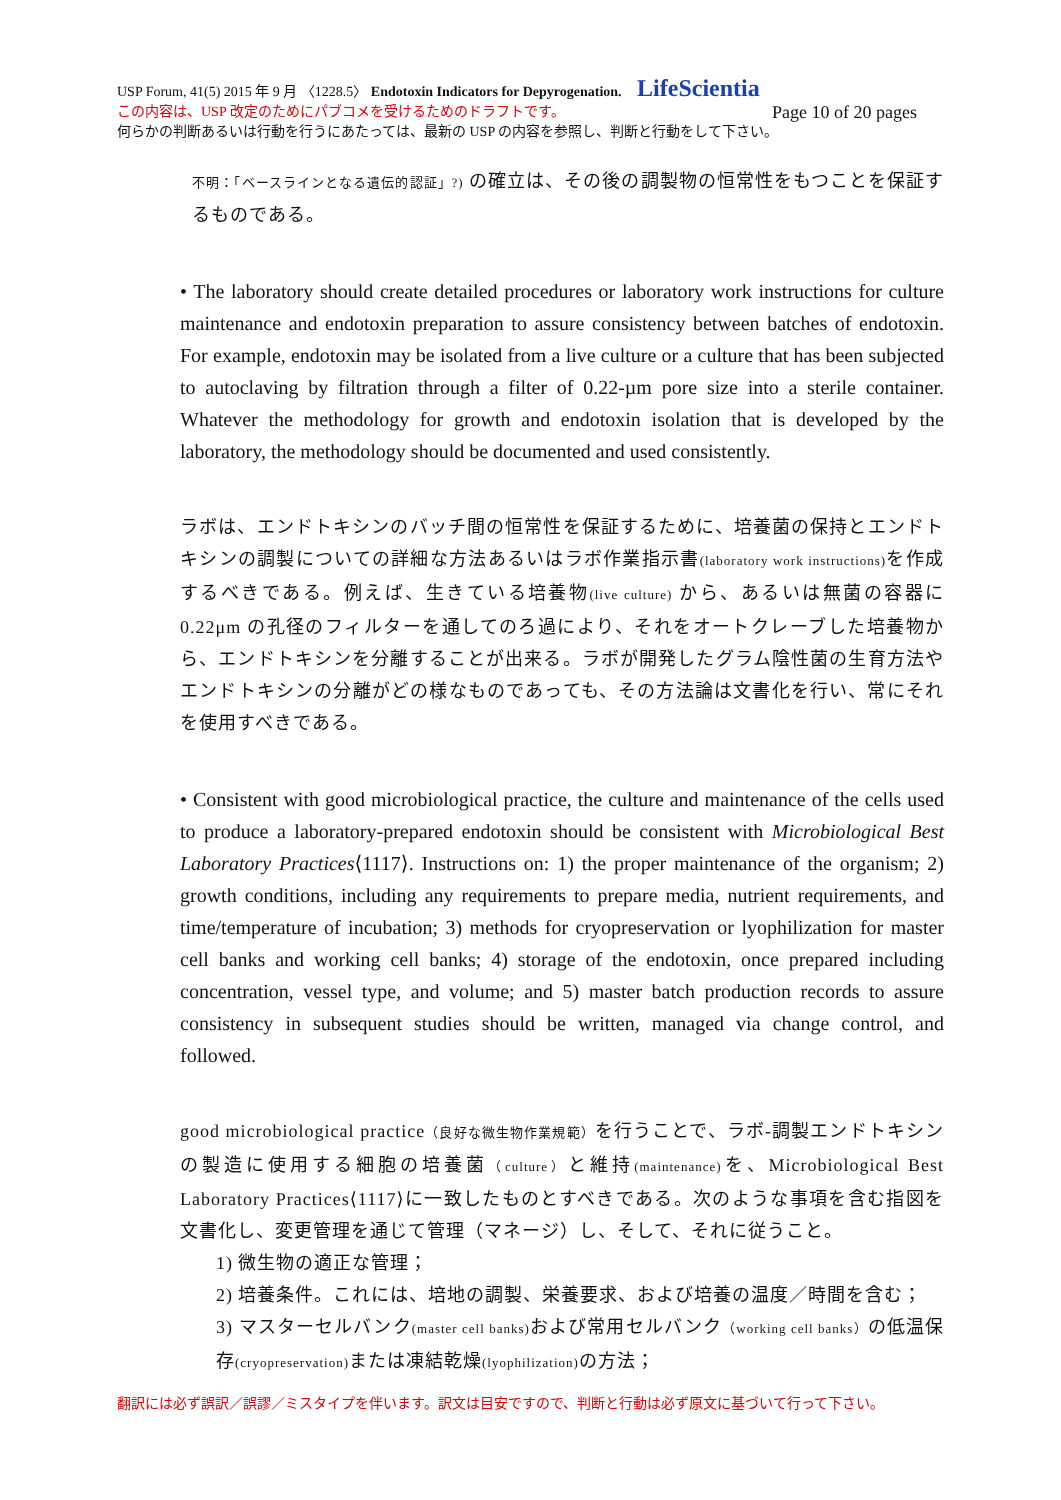USP Forum, 41(5) 2015 年 9 月 〈1228.5〉 Endotoxin Indicators for Depyrogenation. LifeScientia
この内容は、USP 改定のためにパブコメを受けるためのドラフトです。 Page 10 of 20 pages
何らかの判断あるいは行動を行うにあたっては、最新の USP の内容を参照し、判断と行動をして下さい。
不明：「ベースラインとなる遺伝的認証」?) の確立は、その後の調製物の恒常性をもつことを保証するものである。
• The laboratory should create detailed procedures or laboratory work instructions for culture maintenance and endotoxin preparation to assure consistency between batches of endotoxin. For example, endotoxin may be isolated from a live culture or a culture that has been subjected to autoclaving by filtration through a filter of 0.22-µm pore size into a sterile container. Whatever the methodology for growth and endotoxin isolation that is developed by the laboratory, the methodology should be documented and used consistently.
ラボは、エンドトキシンのバッチ間の恒常性を保証するために、培養菌の保持とエンドトキシンの調製についての詳細な方法あるいはラボ作業指示書(laboratory work instructions) を作成するべきである。例えば、生きている培養物(live culture) から、あるいは無菌の容器に 0.22μm の孔径のフィルターを通してのろ過により、それをオートクレーブした培養物から、エンドトキシンを分離することが出来る。ラボが開発したグラム陰性菌の生育方法やエンドトキシンの分離がどの様なものであっても、その方法論は文書化を行い、常にそれを使用すべきである。
• Consistent with good microbiological practice, the culture and maintenance of the cells used to produce a laboratory-prepared endotoxin should be consistent with Microbiological Best Laboratory Practices⟨1117⟩. Instructions on: 1) the proper maintenance of the organism; 2) growth conditions, including any requirements to prepare media, nutrient requirements, and time/temperature of incubation; 3) methods for cryopreservation or lyophilization for master cell banks and working cell banks; 4) storage of the endotoxin, once prepared including concentration, vessel type, and volume; and 5) master batch production records to assure consistency in subsequent studies should be written, managed via change control, and followed.
good microbiological practice（良好な微生物作業規範）を行うことで、ラボ-調製エンドトキシンの製造に使用する細胞の培養菌（culture）と維持(maintenance) を、Microbiological Best Laboratory Practices⟨1117⟩に一致したものとすべきである。次のような事項を含む指図を文書化し、変更管理を通じて管理（マネージ）し、そして、それに従うこと。
1) 微生物の適正な管理；
2) 培養条件。これには、培地の調製、栄養要求、および培養の温度／時間を含む；
3) マスターセルバンク(master cell banks) および常用セルバンク（working cell banks）の低温保存(cryopreservation) または凍結乾燥(lyophilization) の方法；
翻訳には必ず誤訳／誤謬／ミスタイプを伴います。訳文は目安ですので、判断と行動は必ず原文に基づいて行って下さい。